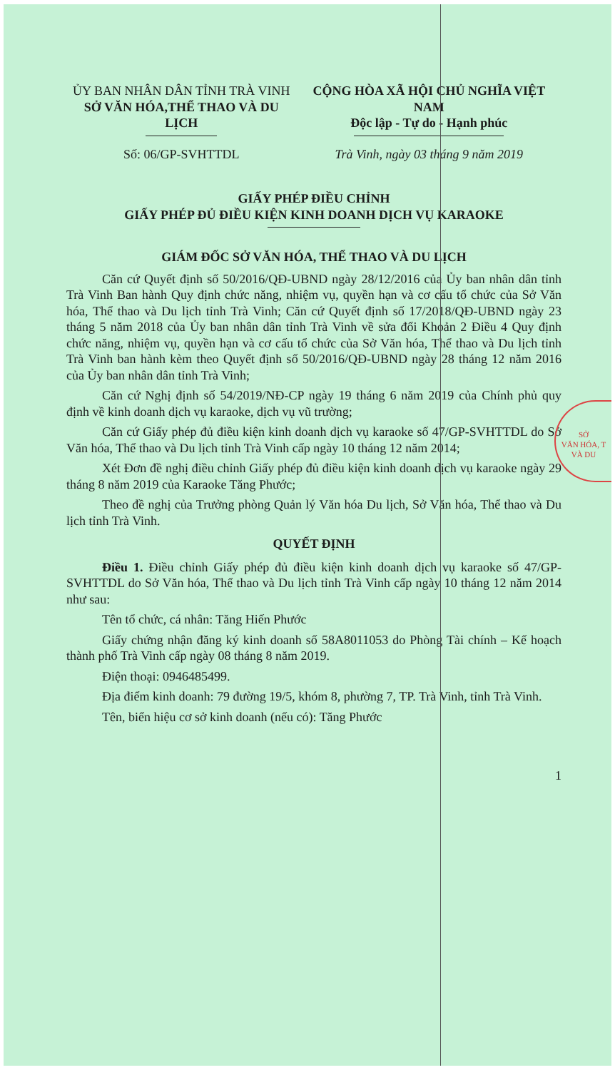ỦY BAN NHÂN DÂN TỈNH TRÀ VINH
SỞ VĂN HÓA,THỂ THAO VÀ DU LỊCH
Số: 06/GP-SVHTTDL
CỘNG HÒA XÃ HỘI CHỦ NGHĨA VIỆT NAM
Độc lập - Tự do - Hạnh phúc
Trà Vinh, ngày 03 tháng 9 năm 2019
GIẤY PHÉP ĐIỀU CHỈNH
GIẤY PHÉP ĐỦ ĐIỀU KIỆN KINH DOANH DỊCH VỤ KARAOKE
GIÁM ĐỐC SỞ VĂN HÓA, THỂ THAO VÀ DU LỊCH
Căn cứ Quyết định số 50/2016/QĐ-UBND ngày 28/12/2016 của Ủy ban nhân dân tỉnh Trà Vinh Ban hành Quy định chức năng, nhiệm vụ, quyền hạn và cơ cấu tổ chức của Sở Văn hóa, Thể thao và Du lịch tỉnh Trà Vinh; Căn cứ Quyết định số 17/2018/QĐ-UBND ngày 23 tháng 5 năm 2018 của Ủy ban nhân dân tỉnh Trà Vinh về sửa đổi Khoản 2 Điều 4 Quy định chức năng, nhiệm vụ, quyền hạn và cơ cấu tổ chức của Sở Văn hóa, Thể thao và Du lịch tỉnh Trà Vinh ban hành kèm theo Quyết định số 50/2016/QĐ-UBND ngày 28 tháng 12 năm 2016 của Ủy ban nhân dân tỉnh Trà Vinh;
Căn cứ Nghị định số 54/2019/NĐ-CP ngày 19 tháng 6 năm 2019 của Chính phủ quy định về kinh doanh dịch vụ karaoke, dịch vụ vũ trường;
Căn cứ Giấy phép đủ điều kiện kinh doanh dịch vụ karaoke số 47/GP-SVHTTDL do Sở Văn hóa, Thể thao và Du lịch tỉnh Trà Vinh cấp ngày 10 tháng 12 năm 2014;
Xét Đơn đề nghị điều chỉnh Giấy phép đủ điều kiện kinh doanh dịch vụ karaoke ngày 29 tháng 8 năm 2019 của Karaoke Tăng Phước;
Theo đề nghị của Trưởng phòng Quản lý Văn hóa Du lịch, Sở Văn hóa, Thể thao và Du lịch tỉnh Trà Vinh.
QUYẾT ĐỊNH
Điều 1. Điều chỉnh Giấy phép đủ điều kiện kinh doanh dịch vụ karaoke số 47/GP-SVHTTDL do Sở Văn hóa, Thể thao và Du lịch tỉnh Trà Vinh cấp ngày 10 tháng 12 năm 2014 như sau:
Tên tổ chức, cá nhân: Tăng Hiến Phước
Giấy chứng nhận đăng ký kinh doanh số 58A8011053 do Phòng Tài chính – Kế hoạch thành phố Trà Vinh cấp ngày 08 tháng 8 năm 2019.
Điện thoại: 0946485499.
Địa điểm kinh doanh: 79 đường 19/5, khóm 8, phường 7, TP. Trà Vinh, tỉnh Trà Vinh.
Tên, biển hiệu cơ sở kinh doanh (nếu có): Tăng Phước
1
SỞ
VĂN HÓA, T
VÀ DU